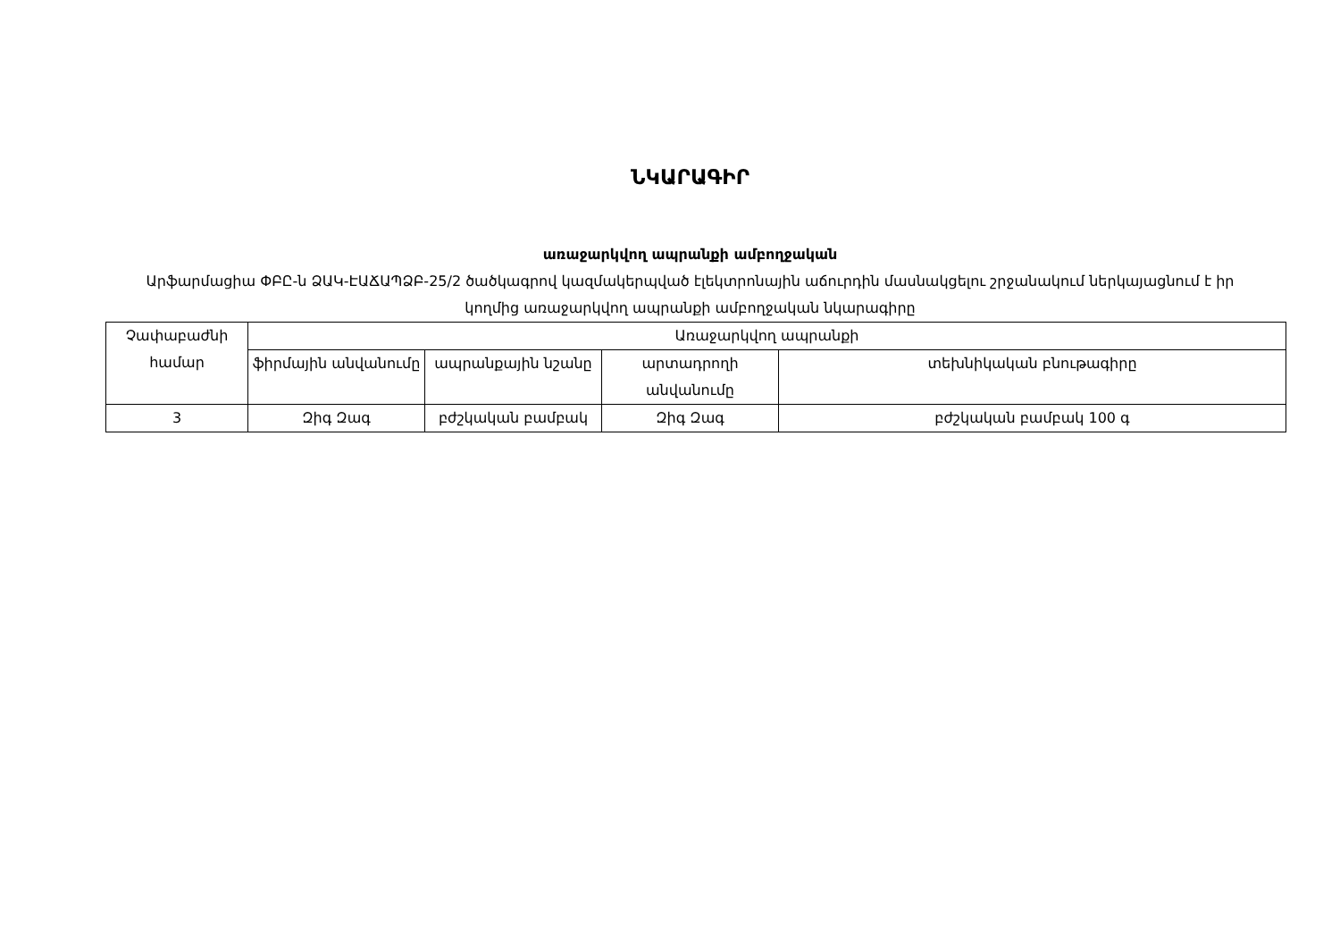ՆԿԱՐԱԳԻՐ
առաջարկվող ապրանքի ամբողջական
Արֆարմացիա ՓԲԸ-ն ՁԱԿ-ԷԱՃԱՊՁԲ-25/2 ծածկագրով կազմակերպված էլեկտրոնային աճուրդին մասնակցելու շրջանակում ներկայացնում է իր կողմից առաջարկվող ապրանքի ամբողջական նկարագիրը
| Չափաբաժնի համար | Առաջարկվող ապրանքի | | | |
| --- | --- | --- | --- | --- |
| | ֆիրմային անվանումը | ապրանքային նշանը | արտադրողի անվանումը | տեխնիկական բնութագիրը |
| 3 | Զիգ Զագ | բժշկական բամբակ | Զիգ Զագ | բժշկական բամբակ 100 գ |